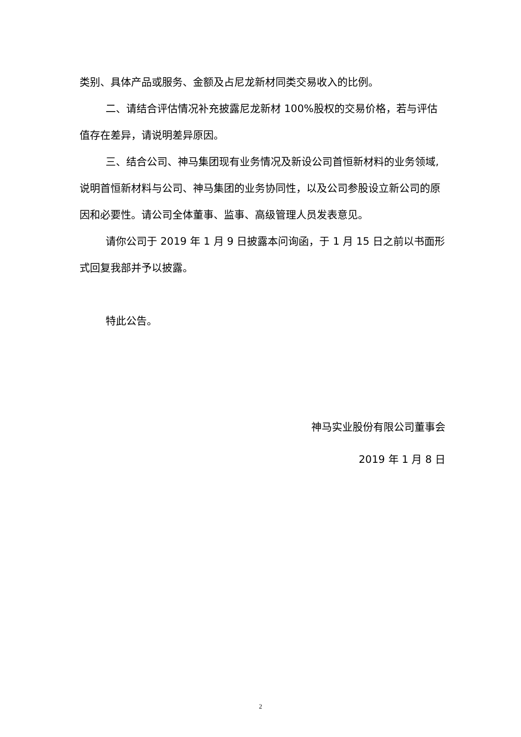类别、具体产品或服务、金额及占尼龙新材同类交易收入的比例。
二、请结合评估情况补充披露尼龙新材 100%股权的交易价格，若与评估值存在差异，请说明差异原因。
三、结合公司、神马集团现有业务情况及新设公司首恒新材料的业务领域,说明首恒新材料与公司、神马集团的业务协同性，以及公司参股设立新公司的原因和必要性。请公司全体董事、监事、高级管理人员发表意见。
请你公司于 2019 年 1 月 9 日披露本问询函，于 1 月 15 日之前以书面形式回复我部并予以披露。
特此公告。
神马实业股份有限公司董事会
2019 年 1 月 8 日
2